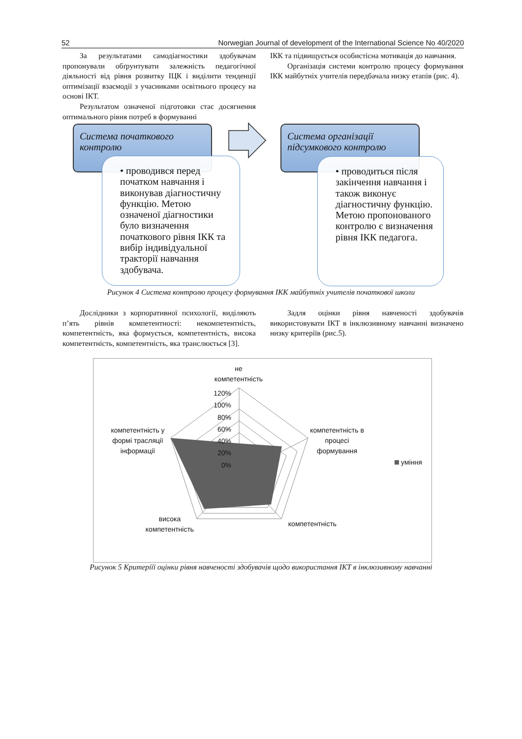52 Norwegian Journal of development of the International Science No 40/2020
За результатами самодіагностики здобувачам пропонували обґрунтувати залежність педагогічної діяльності від рівня розвитку ІЦК і виділити тенденції оптимізації взаємодії з учасниками освітнього процесу на основі ІКТ.
Результатом означеної підготовки стає досягнення оптимального рівня потреб в формуванні
ІКК та підвищується особистісна мотивація до навчання.
Організація системи контролю процесу формування ІКК майбутніх учителів передбачала низку етапів (рис. 4).
Система початкового контролю
Система організації підсумкового контролю
• проводився перед початком навчання і виконував діагностичну функцію. Метою означеної діагностики було визначення початкового рівня ІКК та вибір індивідуальної тракторії навчання здобувача.
• проводиться після закінчення навчання і також виконує діагностичну функцію. Метою пропонованого контролю є визначення рівня ІКК педагога.
Рисунок 4 Система контролю процесу формування ІКК майбутніх учителів початкової школи
Дослідники з корпоративної психології, виділяють п’ять рівнів компетентності: некомпетентність, компетентність, яка формується, компетентність, висока компетентність, компетентність, яка транслюється [3].
Задля оцінки рівня навченості здобувачів використовувати ІКТ в інклюзивному навчанні визначено низку критеріїв (рис.5).
не
компетентність
120%
100%
80%
60%
40%
20%
0%
компетентність в
процесі
формування
компетентність у
формі трасляції
інформації
висока
компетентність
компетентність
уміння
Рисунок 5 Критеріїї оцінки рівня навченості здобувачів щодо використання ІКТ в інклюзивному навчанні